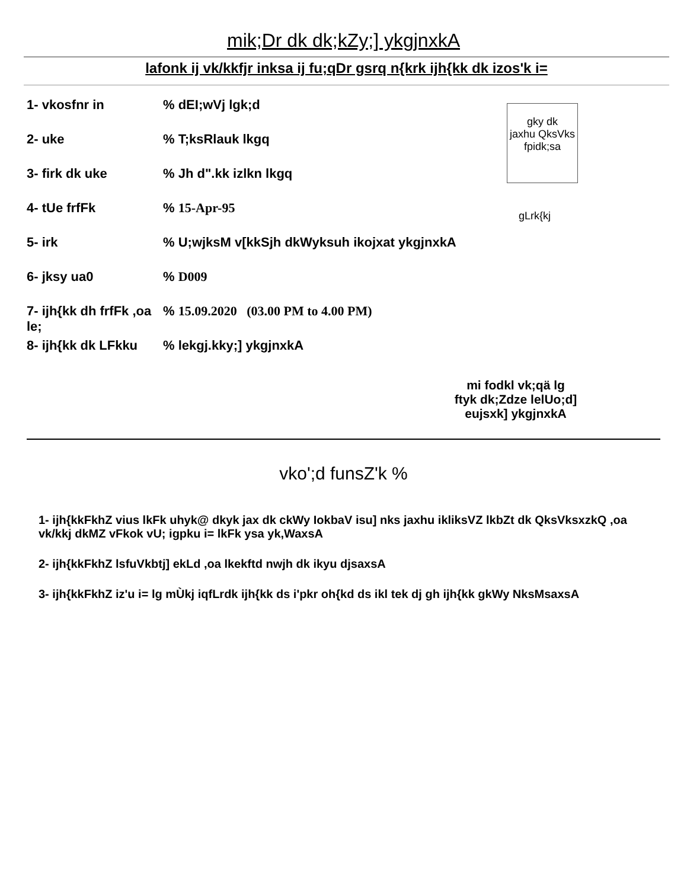mik;Dr dk dk;kZy;] ykgjnxkA
lafonk ij vk/kkfjr inksa ij fu;qDr gsrq n{krk ijh{kk dk izos'k i=
1- vkosfnr in% dEI;wVj lgk;d
2- uke% T;ksRlauk lkgq
3- firk dk uke% Jh d".kk izlkn lkgq
4- tUe frfFk% 15-Apr-95
5- irk% U;wjksM v[kkSjh dkWyksuh ikojxat ykgjnxkA
6- jksy ua0% D009
7- ijh{kk dh frfFk ,oa le;% 15.09.2020 (03.00 PM to 4.00 PM)
8- ijh{kk dk LFkku% lekgj.kky;] ykgjnxkA
gky dk
jaxhu QksVks
fpidk;sa
gLrk{kj
mi fodkl vk;qä lg
ftyk dk;Zdze lelUo;d]
eujsxk] ykgjnxkA
vko';d funsZ'k %
1- ijh{kkFkhZ vius lkFk uhyk@ dkyk jax dk ckWy IokbaV isu] nks jaxhu ikliksVZ lkbZt dk QksVksxzkQ ,oa vk/kkj dkMZ vFkok vU; igpku i= lkFk ysa yk,WaxsA
2- ijh{kkFkhZ lsfuVkbtj] ekLd ,oa lkekftd nwjh dk ikyu djsaxsA
3- ijh{kkFkhZ iz'u i= lg mÙkj iqfLrdk ijh{kk ds i'pkr oh{kd ds ikl tek dj gh ijh{kk gkWy NksMsaxsA